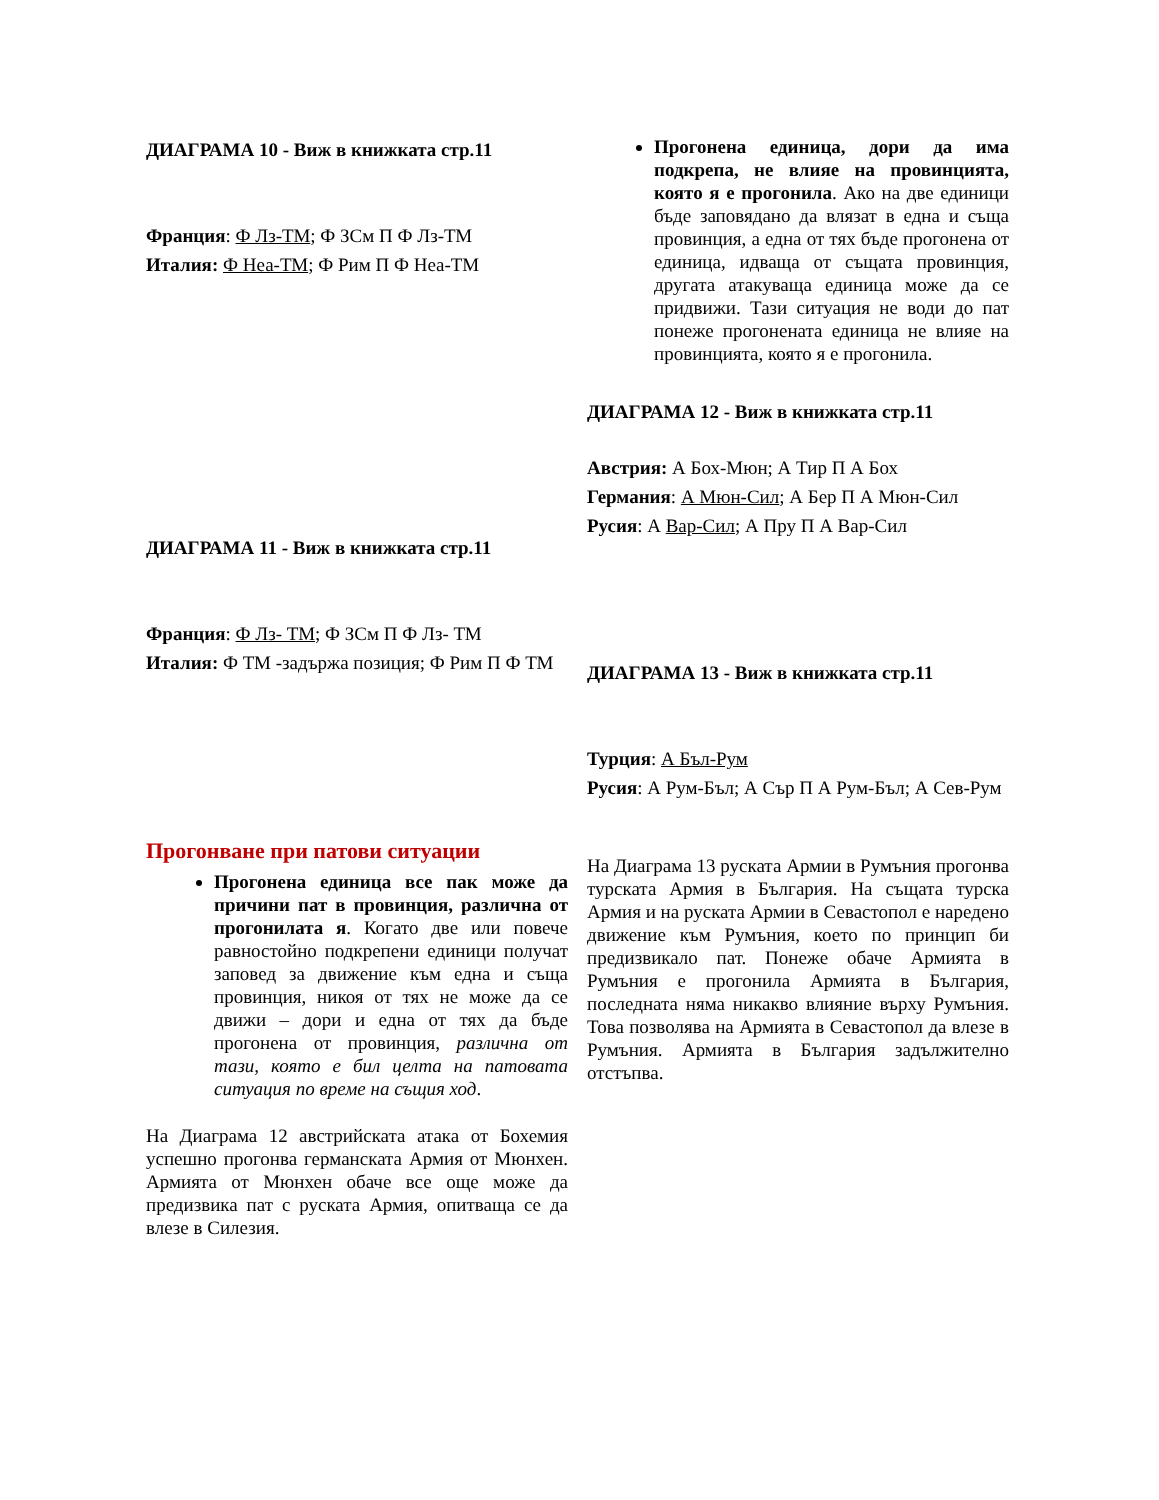ДИАГРАМА 10 - Виж в книжката стр.11
Франция: Ф Лз-ТМ; Ф ЗСм П Ф Лз-ТМ
Италия: Ф Неа-ТМ; Ф Рим П Ф Неа-ТМ
ДИАГРАМА 11 - Виж в книжката стр.11
Франция: Ф Лз- ТМ; Ф ЗСм П Ф Лз- ТМ
Италия: Ф ТМ -задържа позиция; Ф Рим П Ф ТМ
Прогонване при патови ситуации
Прогонена единица все пак може да причини пат в провинция, различна от прогонилата я. Когато две или повече равностойно подкрепени единици получат заповед за движение към една и съща провинция, никоя от тях не може да се движи – дори и една от тях да бъде прогонена от провинция, различна от тази, която е бил целта на патовата ситуация по време на същия ход.
На Диаграма 12 австрийската атака от Бохемия успешно прогонва германската Армия от Мюнхен. Армията от Мюнхен обаче все още може да предизвика пат с руската Армия, опитваща се да влезе в Силезия.
Прогонена единица, дори да има подкрепа, не влияе на провинцията, която я е прогонила. Ако на две единици бъде заповядано да влязат в една и съща провинция, а една от тях бъде прогонена от единица, идваща от същата провинция, другата атакуваща единица може да се придвижи. Тази ситуация не води до пат понеже прогонената единица не влияе на провинцията, която я е прогонила.
ДИАГРАМА 12 - Виж в книжката стр.11
Австрия: А Бох-Мюн; А Тир П А Бох
Германия: А Мюн-Сил; А Бер П А Мюн-Сил
Русия: А Вар-Сил; А Пру П А Вар-Сил
ДИАГРАМА 13 - Виж в книжката стр.11
Турция: А Бъл-Рум
Русия: А Рум-Бъл; А Сър П А Рум-Бъл; А Сев-Рум
На Диаграма 13 руската Армии в Румъния прогонва турската Армия в България. На същата турска Армия и на руската Армии в Севастопол е наредено движение към Румъния, което по принцип би предизвикало пат. Понеже обаче Армията в Румъния е прогонила Армията в България, последната няма никакво влияние върху Румъния. Това позволява на Армията в Севастопол да влезе в Румъния. Армията в България задължително отстъпва.